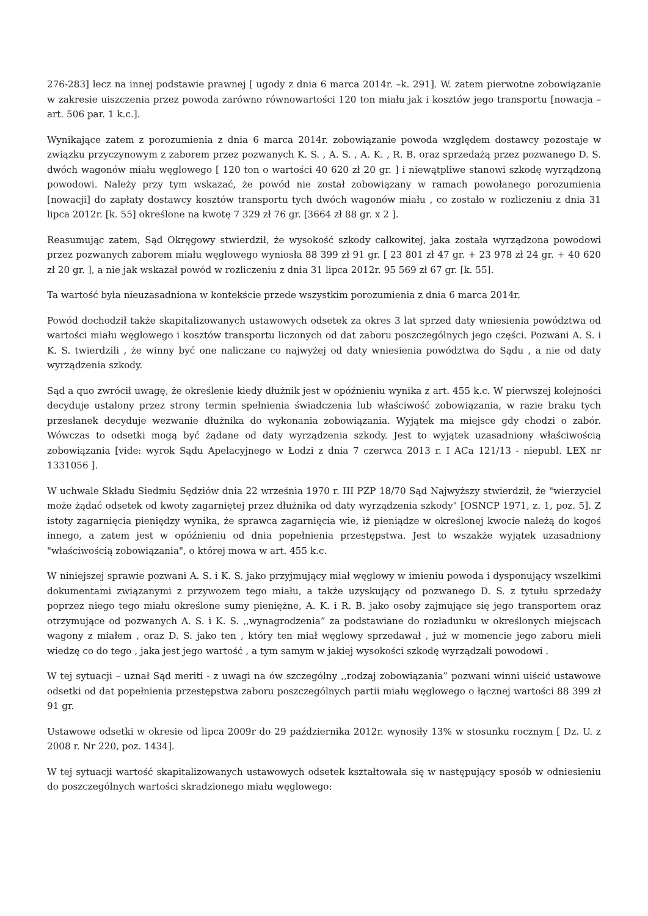276-283] lecz na innej podstawie prawnej [ ugody z dnia 6 marca 2014r. –k. 291]. W. zatem pierwotne zobowiązanie w zakresie uiszczenia przez powoda zarówno równowartości 120 ton miału jak i kosztów jego transportu [nowacja – art. 506 par. 1 k.c.].
Wynikające zatem z porozumienia z dnia 6 marca 2014r. zobowiązanie powoda względem dostawcy pozostaje w związku przyczynowym z zaborem przez pozwanych K. S. , A. S. , A. K. , R. B. oraz sprzedażą przez pozwanego D. S. dwóch wagonów miału węglowego [ 120 ton o wartości 40 620 zł 20 gr. ] i niewątpliwe stanowi szkodę wyrządzoną powodowi. Należy przy tym wskazać, że powód nie został zobowiązany w ramach powołanego porozumienia [nowacji] do zapłaty dostawcy kosztów transportu tych dwóch wagonów miału , co zostało w rozliczeniu z dnia 31 lipca 2012r. [k. 55] określone na kwotę 7 329 zł 76 gr. [3664 zł 88 gr. x 2 ].
Reasumując zatem, Sąd Okręgowy stwierdził, że wysokość szkody całkowitej, jaka została wyrządzona powodowi przez pozwanych zaborem miału węglowego wyniosła 88 399 zł 91 gr. [ 23 801 zł 47 gr. + 23 978 zł 24 gr. + 40 620 zł 20 gr. ], a nie jak wskazał powód w rozliczeniu z dnia 31 lipca 2012r. 95 569 zł 67 gr. [k. 55].
Ta wartość była nieuzasadniona w kontekście przede wszystkim porozumienia z dnia 6 marca 2014r.
Powód dochodził także skapitalizowanych ustawowych odsetek za okres 3 lat sprzed daty wniesienia powództwa od wartości miału węglowego i kosztów transportu liczonych od dat zaboru poszczególnych jego części. Pozwani A. S. i K. S. twierdzili , że winny być one naliczane co najwyżej od daty wniesienia powództwa do Sądu , a nie od daty wyrządzenia szkody.
Sąd a quo zwrócił uwagę, że określenie kiedy dłużnik jest w opóźnieniu wynika z art. 455 k.c. W pierwszej kolejności decyduje ustalony przez strony termin spełnienia świadczenia lub właściwość zobowiązania, w razie braku tych przesłanek decyduje wezwanie dłużnika do wykonania zobowiązania. Wyjątek ma miejsce gdy chodzi o zabór. Wówczas to odsetki mogą być żądane od daty wyrządzenia szkody. Jest to wyjątek uzasadniony właściwością zobowiązania [vide: wyrok Sądu Apelacyjnego w Łodzi z dnia 7 czerwca 2013 r. I ACa 121/13 - niepubl. LEX nr 1331056 ].
W uchwale Składu Siedmiu Sędziów dnia 22 września 1970 r. III PZP 18/70 Sąd Najwyższy stwierdził, że "wierzyciel może żądać odsetek od kwoty zagarniętej przez dłużnika od daty wyrządzenia szkody" [OSNCP 1971, z. 1, poz. 5]. Z istoty zagarnięcia pieniędzy wynika, że sprawca zagarnięcia wie, iż pieniądze w określonej kwocie należą do kogoś innego, a zatem jest w opóźnieniu od dnia popełnienia przestępstwa. Jest to wszakże wyjątek uzasadniony "właściwością zobowiązania", o której mowa w art. 455 k.c.
W niniejszej sprawie pozwani A. S. i K. S. jako przyjmujący miał węglowy w imieniu powoda i dysponujący wszelkimi dokumentami związanymi z przywozem tego miału, a także uzyskujący od pozwanego D. S. z tytułu sprzedaży poprzez niego tego miału określone sumy pieniężne, A. K. i R. B. jako osoby zajmujące się jego transportem oraz otrzymujące od pozwanych A. S. i K. S. ,,wynagrodzenia” za podstawiane do rozładunku w określonych miejscach wagony z miałem , oraz D. S. jako ten , który ten miał węglowy sprzedawał , już w momencie jego zaboru mieli wiedzę co do tego , jaka jest jego wartość , a tym samym w jakiej wysokości szkodę wyrządzali powodowi .
W tej sytuacji – uznał Sąd meriti - z uwagi na ów szczególny ,,rodzaj zobowiązania” pozwani winni uiścić ustawowe odsetki od dat popełnienia przestępstwa zaboru poszczególnych partii miału węglowego o łącznej wartości 88 399 zł 91 gr.
Ustawowe odsetki w okresie od lipca 2009r do 29 października 2012r. wynosiły 13% w stosunku rocznym [ Dz. U. z 2008 r. Nr 220, poz. 1434].
W tej sytuacji wartość skapitalizowanych ustawowych odsetek kształtowała się w następujący sposób w odniesieniu do poszczególnych wartości skradzionego miału węglowego: